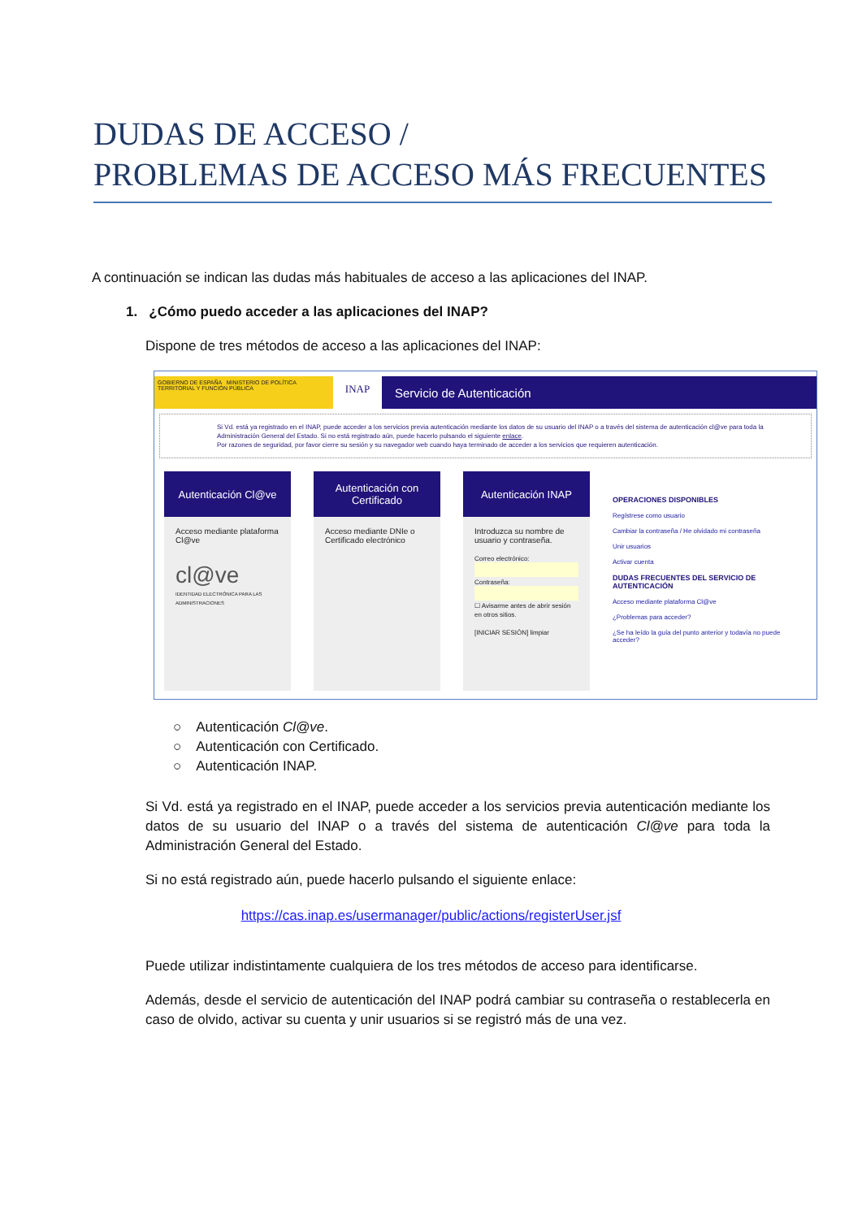DUDAS DE ACCESO /
PROBLEMAS DE ACCESO MÁS FRECUENTES
A continuación se indican las dudas más habituales de acceso a las aplicaciones del INAP.
1. ¿Cómo puedo acceder a las aplicaciones del INAP?
Dispone de tres métodos de acceso a las aplicaciones del INAP:
GOBIERNO DE ESPAÑA MINISTERIO DE POLÍTICA TERRITORIAL Y FUNCIÓN PÚBLICA
INAP
Servicio de Autenticación
Si Vd. está ya registrado en el INAP, puede acceder a los servicios previa autenticación mediante los datos de su usuario del INAP o a través del sistema de autenticación cl@ve para toda la Administración General del Estado. Si no está registrado aún, puede hacerlo pulsando el siguiente enlace.
Por razones de seguridad, por favor cierre su sesión y su navegador web cuando haya terminado de acceder a los servicios que requieren autenticación.
Autenticación Cl@ve
Acceso mediante plataforma Cl@ve
cl@ve
IDENTIDAD ELECTRÓNICA PARA LAS ADMINISTRACIONES
Autenticación con
Certificado
Acceso mediante DNIe o Certificado electrónico
Autenticación INAP
Introduzca su nombre de usuario y contraseña.
Correo electrónico:
Contraseña:
☐ Avisarme antes de abrir sesión en otros sitios.
[INICIAR SESIÓN] limpiar
OPERACIONES DISPONIBLES
Regístrese como usuario
Cambiar la contraseña / He olvidado mi contraseña
Unir usuarios
Activar cuenta
DUDAS FRECUENTES DEL SERVICIO DE AUTENTICACIÓN
Acceso mediante plataforma Cl@ve
¿Problemas para acceder?
¿Se ha leído la guía del punto anterior y todavía no puede acceder?
○ Autenticación Cl@ve.
○ Autenticación con Certificado.
○ Autenticación INAP.
Si Vd. está ya registrado en el INAP, puede acceder a los servicios previa autenticación mediante los datos de su usuario del INAP o a través del sistema de autenticación Cl@ve para toda la Administración General del Estado.
Si no está registrado aún, puede hacerlo pulsando el siguiente enlace:
https://cas.inap.es/usermanager/public/actions/registerUser.jsf
Puede utilizar indistintamente cualquiera de los tres métodos de acceso para identificarse.
Además, desde el servicio de autenticación del INAP podrá cambiar su contraseña o restablecerla en caso de olvido, activar su cuenta y unir usuarios si se registró más de una vez.